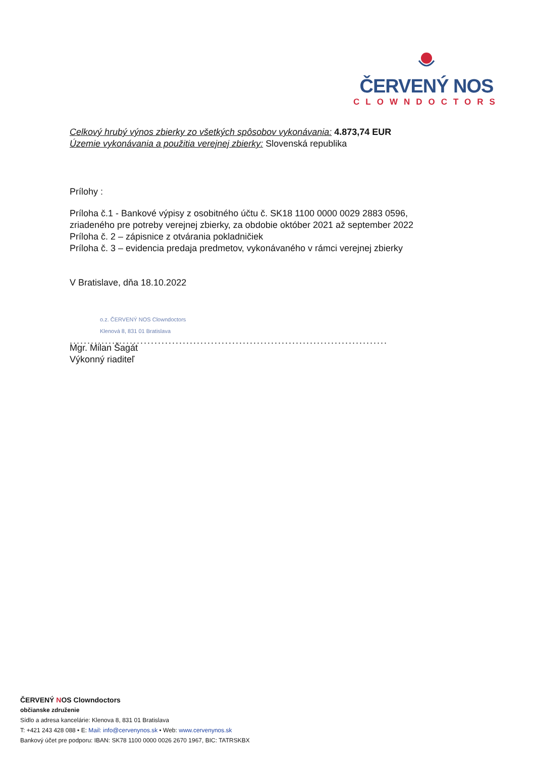ČERVENÝ NOS
CLOWNDOCTORS
Celkový hrubý výnos zbierky zo všetkých spôsobov vykonávania: 4.873,74 EUR
Územie vykonávania a použitia verejnej zbierky: Slovenská republika
Prílohy :
Príloha č.1 - Bankové výpisy z osobitného účtu č. SK18 1100 0000 0029 2883 0596,
zriadeného pre potreby verejnej zbierky, za obdobie október 2021 až september 2022
Príloha č. 2 – zápisnice z otvárania pokladničiek
Príloha č. 3 – evidencia predaja predmetov, vykonávaného v rámci verejnej zbierky
V Bratislave, dňa 18.10.2022
o.z. ČERVENÝ NOS Clowndoctors
Klenová 8, 831 01 Bratislava
..........................................................................................
Mgr. Milan Šagát
Výkonný riaditeľ
ČERVENÝ NOS Clowndoctors
občianske združenie
Sídlo a adresa kancelárie: Klenova 8, 831 01 Bratislava
T: +421 243 428 088 • E: Mail: info@cervenynos.sk • Web: www.cervenynos.sk
Bankový účet pre podporu: IBAN: SK78 1100 0000 0026 2670 1967, BIC: TATRSKBX